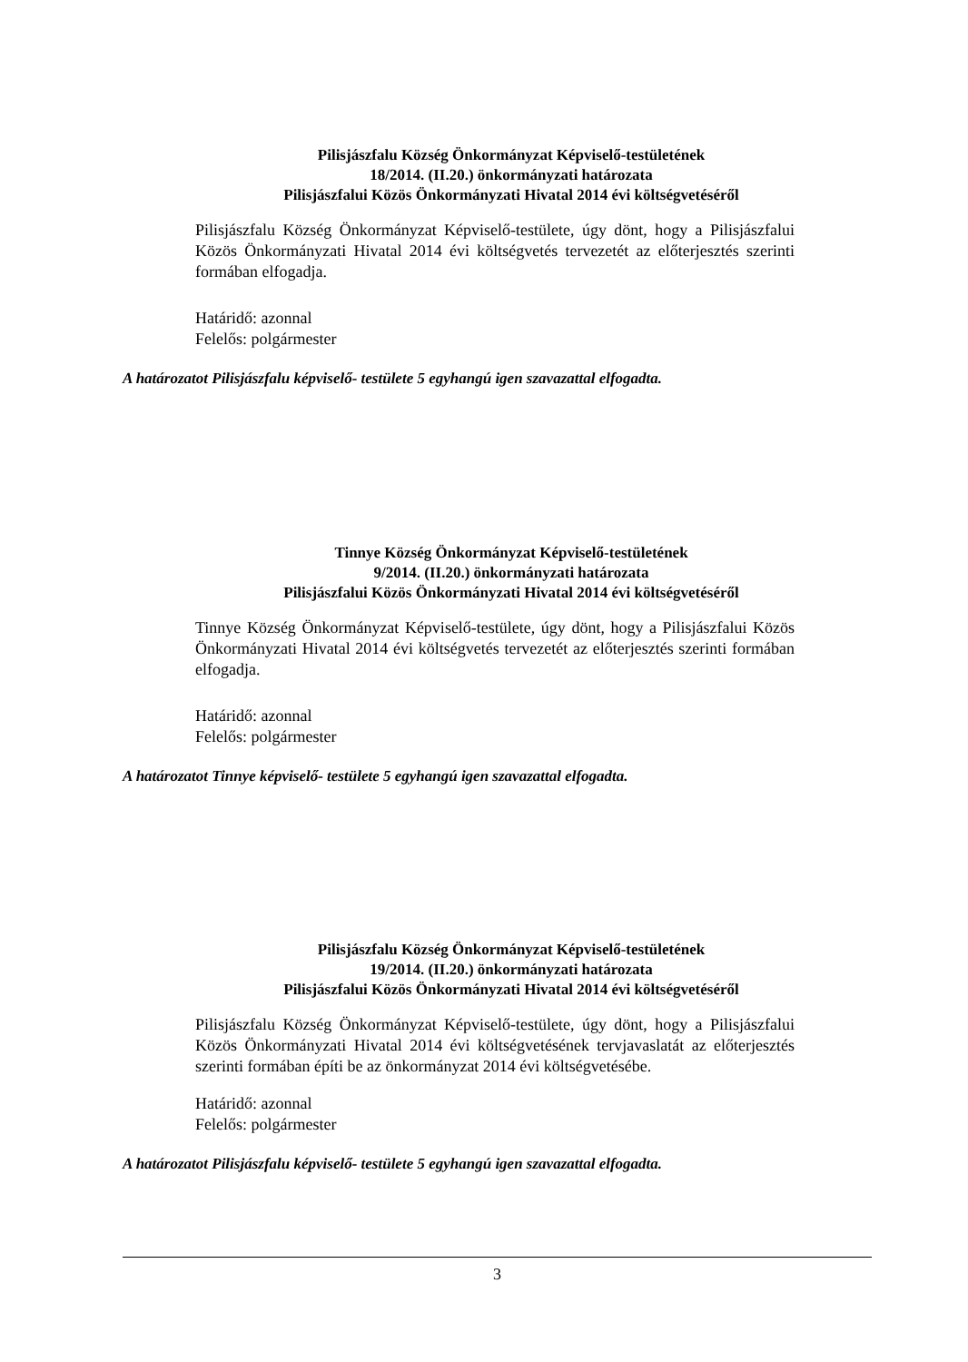Pilisjászfalu Község Önkormányzat Képviselő-testületének
18/2014. (II.20.) önkormányzati határozata
Pilisjászfalui Közös Önkormányzati Hivatal 2014 évi költségvetéséről
Pilisjászfalu Község Önkormányzat Képviselő-testülete, úgy dönt, hogy a Pilisjászfalui Közös Önkormányzati Hivatal 2014 évi költségvetés tervezetét az előterjesztés szerinti formában elfogadja.
Határidő: azonnal
Felelős: polgármester
A határozatot Pilisjászfalu képviselő- testülete 5 egyhangú igen szavazattal elfogadta.
Tinnye Község Önkormányzat Képviselő-testületének
9/2014. (II.20.) önkormányzati határozata
Pilisjászfalui Közös Önkormányzati Hivatal 2014 évi költségvetéséről
Tinnye Község Önkormányzat Képviselő-testülete, úgy dönt, hogy a Pilisjászfalui Közös Önkormányzati Hivatal 2014 évi költségvetés tervezetét az előterjesztés szerinti formában elfogadja.
Határidő: azonnal
Felelős: polgármester
A határozatot Tinnye képviselő- testülete 5 egyhangú igen szavazattal elfogadta.
Pilisjászfalu Község Önkormányzat Képviselő-testületének
19/2014. (II.20.) önkormányzati határozata
Pilisjászfalui Közös Önkormányzati Hivatal 2014 évi költségvetéséről
Pilisjászfalu Község Önkormányzat Képviselő-testülete, úgy dönt, hogy a Pilisjászfalui Közös Önkormányzati Hivatal 2014 évi költségvetésének tervjavaslatát az előterjesztés szerinti formában építi be az önkormányzat 2014 évi költségvetésébe.
Határidő: azonnal
Felelős: polgármester
A határozatot Pilisjászfalu képviselő- testülete 5 egyhangú igen szavazattal elfogadta.
3